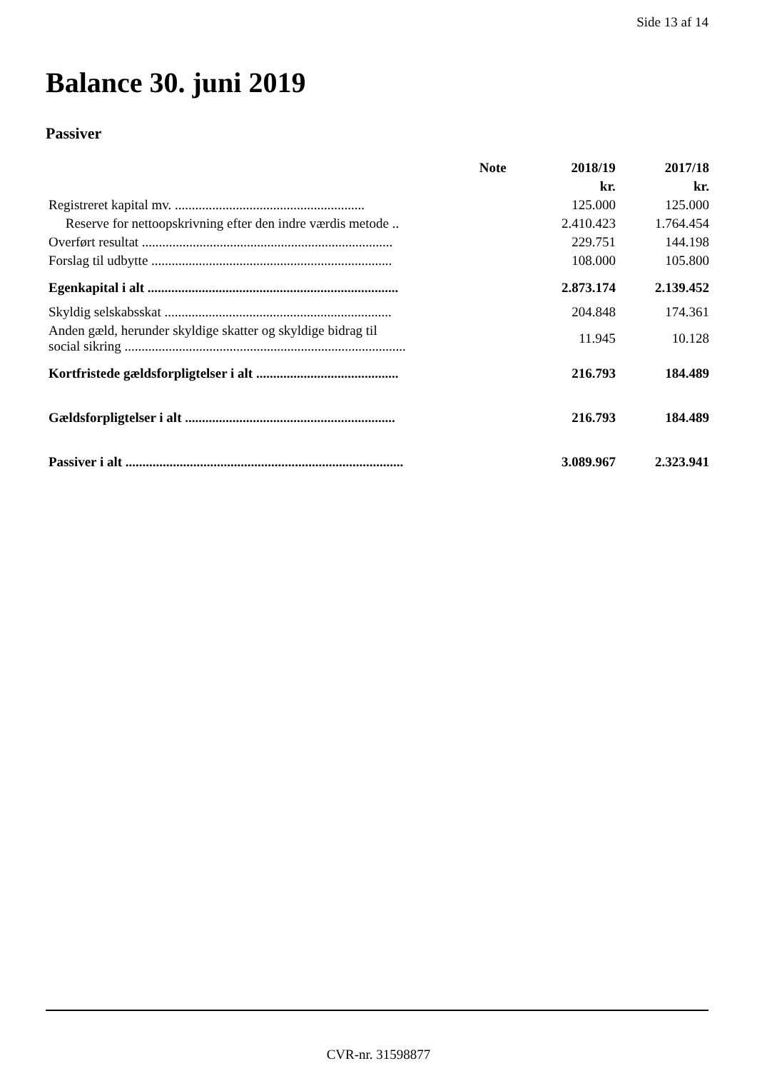Side 13 af 14
Balance 30. juni 2019
Passiver
| | Note | 2018/19 | 2017/18 |
| --- | --- | --- | --- |
| | | kr. | kr. |
| Registreret kapital mv. ........................................................ | | 125.000 | 125.000 |
| Reserve for nettoopskrivning efter den indre værdis metode .. | | 2.410.423 | 1.764.454 |
| Overført resultat .......................................................................... | | 229.751 | 144.198 |
| Forslag til udbytte ....................................................................... | | 108.000 | 105.800 |
| Egenkapital i alt .......................................................................... | | 2.873.174 | 2.139.452 |
| Skyldig selskabsskat ................................................................... | | 204.848 | 174.361 |
| Anden gæld, herunder skyldige skatter og skyldige bidrag til social sikring ................................................................................... | | 11.945 | 10.128 |
| Kortfristede gældsforpligtelser i alt .......................................... | | 216.793 | 184.489 |
| Gældsforpligtelser i alt .............................................................. | | 216.793 | 184.489 |
| Passiver i alt .................................................................................. | | 3.089.967 | 2.323.941 |
CVR-nr. 31598877